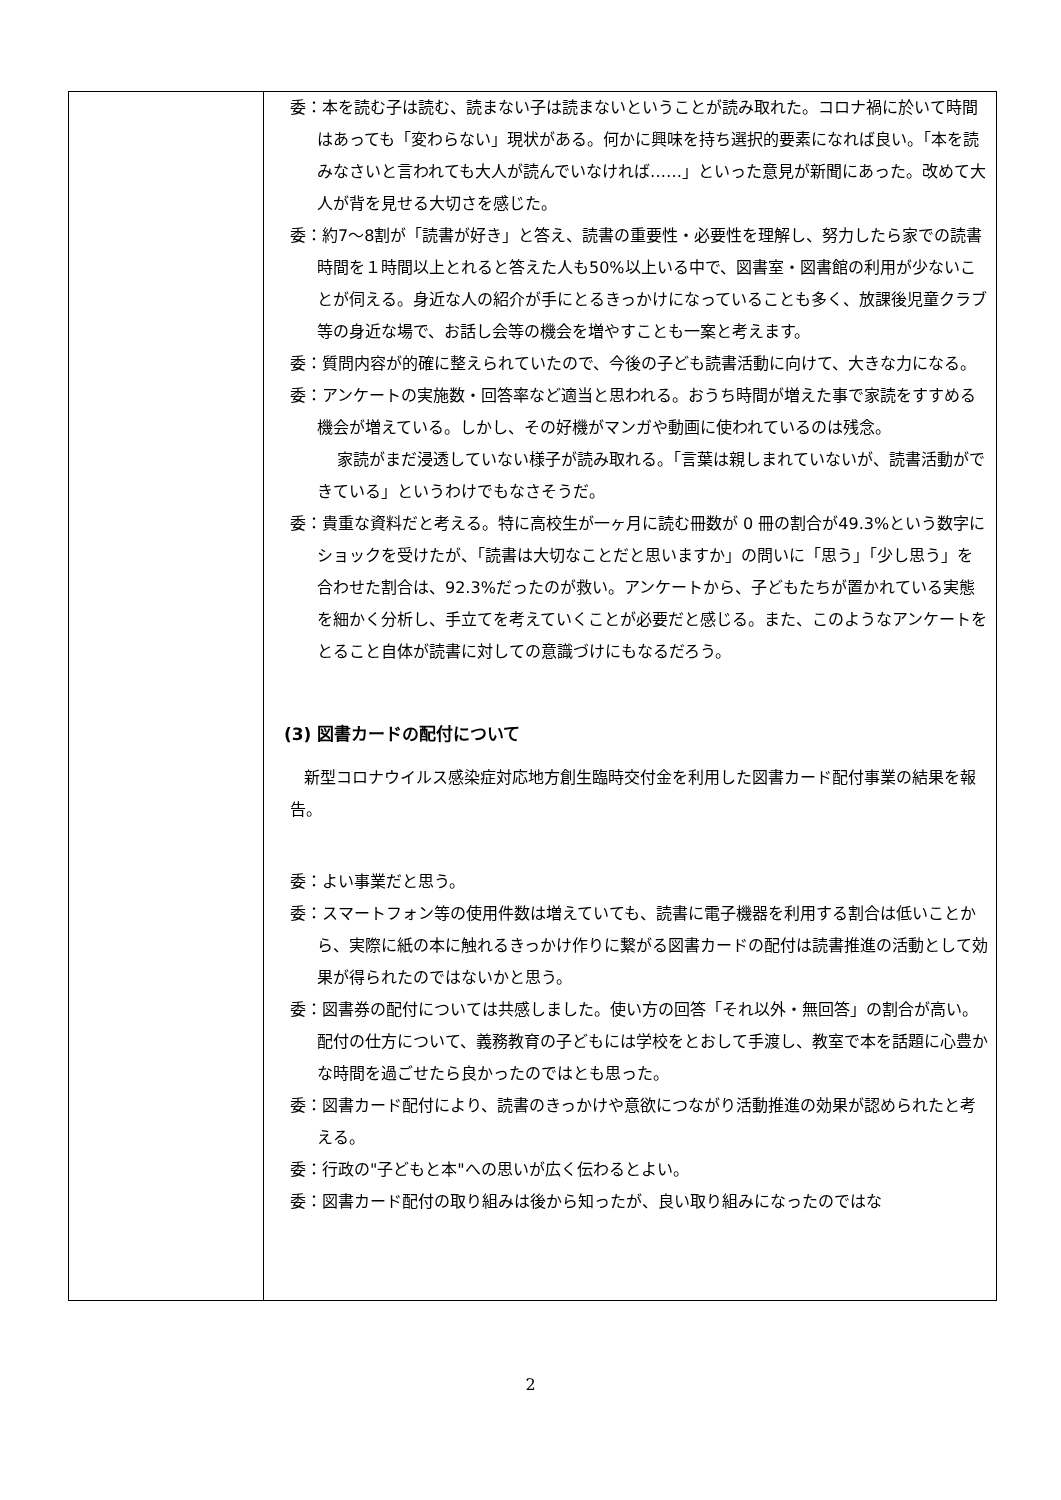| | 委：本を読む子は読む、読まない子は読まないということが読み取れた。コロナ禍に於いて時間はあっても「変わらない」現状がある。何かに興味を持ち選択的要素になれば良い。「本を読みなさいと言われても大人が読んでいなければ……」といった意見が新聞にあった。改めて大人が背を見せる大切さを感じた。 委：約7～8割が「読書が好き」と答え、読書の重要性・必要性を理解し、努力したら家での読書時間を１時間以上とれると答えた人も50%以上いる中で、図書室・図書館の利用が少ないことが伺える。身近な人の紹介が手にとるきっかけになっていることも多く、放課後児童クラブ等の身近な場で、お話し会等の機会を増やすことも一案と考えます。 委：質問内容が的確に整えられていたので、今後の子ども読書活動に向けて、大きな力になる。 委：アンケートの実施数・回答率など適当と思われる。おうち時間が増えた事で家読をすすめる機会が増えている。しかし、その好機がマンガや動画に使われているのは残念。 家読がまだ浸透していない様子が読み取れる。「言葉は親しまれていないが、読書活動ができている」というわけでもなさそうだ。 委：貴重な資料だと考える。特に高校生が一ヶ月に読む冊数が 0 冊の割合が49.3%という数字にショックを受けたが、「読書は大切なことだと思いますか」の問いに「思う」「少し思う」を合わせた割合は、92.3%だったのが救い。アンケートから、子どもたちが置かれている実態を細かく分析し、手立てを考えていくことが必要だと感じる。また、このようなアンケートをとること自体が読書に対しての意識づけにもなるだろう。 (3) 図書カードの配付について 新型コロナウイルス感染症対応地方創生臨時交付金を利用した図書カード配付事業の結果を報告。 委：よい事業だと思う。 委：スマートフォン等の使用件数は増えていても、読書に電子機器を利用する割合は低いことから、実際に紙の本に触れるきっかけ作りに繋がる図書カードの配付は読書推進の活動として効果が得られたのではないかと思う。 委：図書券の配付については共感しました。使い方の回答「それ以外・無回答」の割合が高い。配付の仕方について、義務教育の子どもには学校をとおして手渡し、教室で本を話題に心豊かな時間を過ごせたら良かったのではとも思った。 委：図書カード配付により、読書のきっかけや意欲につながり活動推進の効果が認められたと考える。 委：行政の"子どもと本"への思いが広く伝わるとよい。 委：図書カード配付の取り組みは後から知ったが、良い取り組みになったのではな |
2